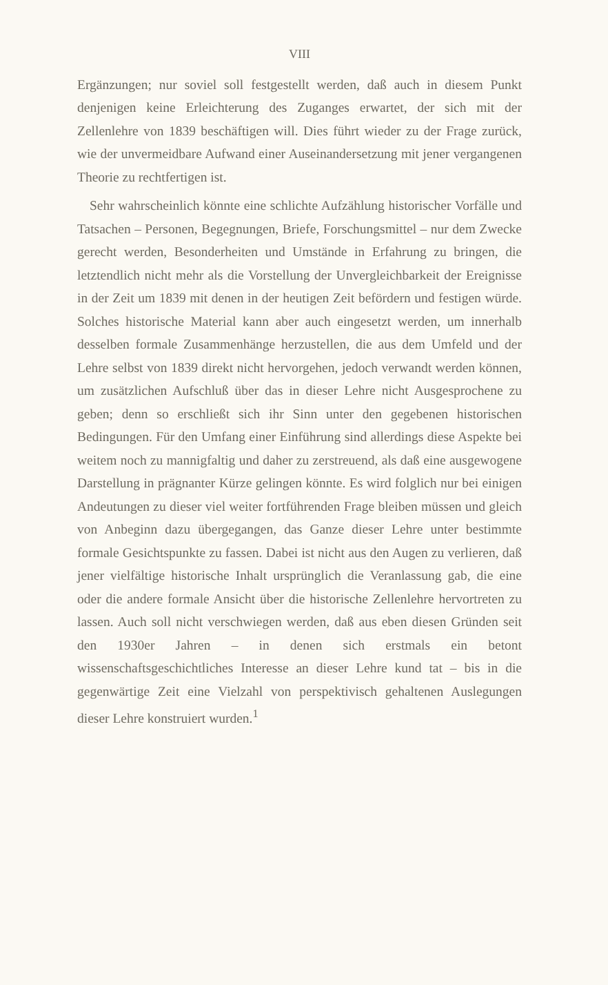VIII
Ergänzungen; nur soviel soll festgestellt werden, daß auch in diesem Punkt denjenigen keine Erleichterung des Zuganges erwartet, der sich mit der Zellenlehre von 1839 beschäftigen will. Dies führt wieder zu der Frage zurück, wie der unvermeidbare Aufwand einer Auseinandersetzung mit jener vergangenen Theorie zu rechtfertigen ist.
Sehr wahrscheinlich könnte eine schlichte Aufzählung historischer Vorfälle und Tatsachen – Personen, Begegnungen, Briefe, Forschungsmittel – nur dem Zwecke gerecht werden, Besonderheiten und Umstände in Erfahrung zu bringen, die letztendlich nicht mehr als die Vorstellung der Unvergleichbarkeit der Ereignisse in der Zeit um 1839 mit denen in der heutigen Zeit befördern und festigen würde. Solches historische Material kann aber auch eingesetzt werden, um innerhalb desselben formale Zusammenhänge herzustellen, die aus dem Umfeld und der Lehre selbst von 1839 direkt nicht hervorgehen, jedoch verwandt werden können, um zusätzlichen Aufschluß über das in dieser Lehre nicht Ausgesprochene zu geben; denn so erschließt sich ihr Sinn unter den gegebenen historischen Bedingungen. Für den Umfang einer Einführung sind allerdings diese Aspekte bei weitem noch zu mannigfaltig und daher zu zerstreuend, als daß eine ausgewogene Darstellung in prägnanter Kürze gelingen könnte. Es wird folglich nur bei einigen Andeutungen zu dieser viel weiter fortführenden Frage bleiben müssen und gleich von Anbeginn dazu übergegangen, das Ganze dieser Lehre unter bestimmte formale Gesichtspunkte zu fassen. Dabei ist nicht aus den Augen zu verlieren, daß jener vielfältige historische Inhalt ursprünglich die Veranlassung gab, die eine oder die andere formale Ansicht über die historische Zellenlehre hervortreten zu lassen. Auch soll nicht verschwiegen werden, daß aus eben diesen Gründen seit den 1930er Jahren – in denen sich erstmals ein betont wissenschaftsgeschichtliches Interesse an dieser Lehre kund tat – bis in die gegenwärtige Zeit eine Vielzahl von perspektivisch gehaltenen Auslegungen dieser Lehre konstruiert wurden.<sup>1</sup>